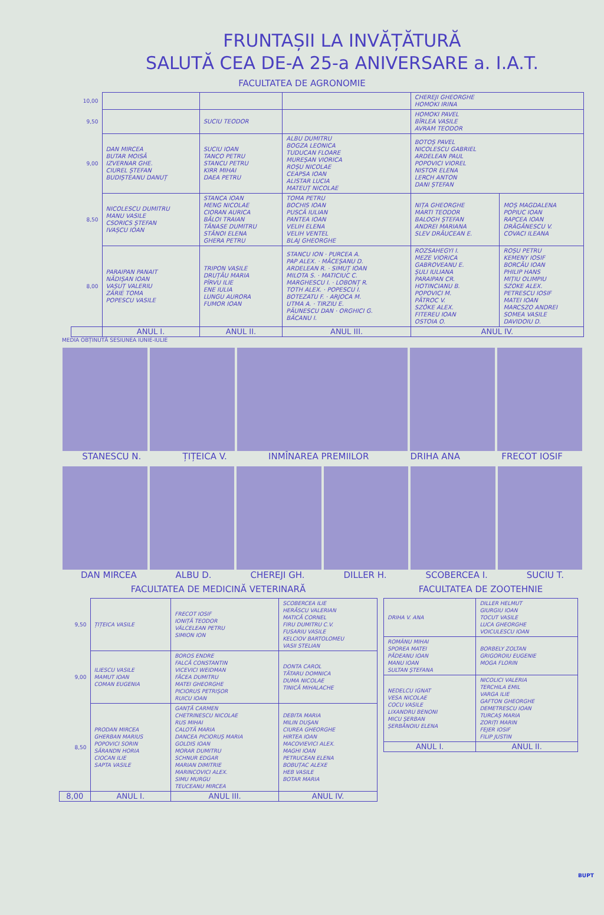FRUNTAȘII LA INVĂȚĂTURĂ
SALUTĂ CEA DE-A 25-a ANIVERSARE a. I.A.T.
FACULTATEA DE AGRONOMIE
| 10,00 | | | | CHEREJI GHEORGHE HOMOKI IRINA | |
| 9,50 | | SUCIU TEODOR | | HOMOKI PAVEL BÎRLEA VASILE AVRAM TEODOR | |
| 9,00 | DAN MIRCEA BUTAR MOISĂ IZVERNAR GHE. CIUREL ȘTEFAN BUDIȘTEANU DANUȚ | SUCIU IOAN TANCO PETRU STANCU PETRU KIRR MIHAI DAEA PETRU | ALBU DUMITRU BOGZA LEONICA TUDUCAN FLOARE MUREȘAN VIORICA ROȘU NICOLAE CEAPSA IOAN ALISTAR LUCIA MATEUȚ NICOLAE | BOTOȘ PAVEL NICOLESCU GABRIEL ARDELEAN PAUL POPOVICI VIOREL NISTOR ELENA LERCH ANTON DANI ȘTEFAN | |
| 8,50 | NICOLESCU DUMITRU MANU VASILE CSORICS ȘTEFAN IVAȘCU IOAN | STANCA IOAN MENG NICOLAE CIORAN AURICA BĂLOI TRAIAN TĂNASE DUMITRU STĂNOI ELENA GHERA PETRU | TOMA PETRU BOCHIS IOAN PUSCĂ IULIAN PANTEA IOAN VELIH ELENA VELIH VENTEL BLAJ GHEORGHE | NIȚA GHEORGHE MARTI TEODOR BALOGH ȘTEFAN ANDREI MARIANA SLEV DRĂUCEAN E. | MOȘ MAGDALENA POPIUC IOAN RAPCEA IOAN DRĂGĂNESCU V. COVACI ILEANA |
| 8,00 | PARAIPAN PANAIT NĂDIȘAN IOAN VAȘUȚ VALERIU ZĂRIE TOMA POPESCU VASILE | TRIPON VASILE DRUȚĂU MARIA PÎRVU ILIE ENE IULIA LUNGU AURORA FUMOR IOAN | STANCU ION · PURCEA A. PAP ALEX. · MĂCEȘANU D. ARDELEAN R. · SIMUȚ IOAN MILOTA S. · MATICIUC C. MARGHESCU I. · LOBONȚ R. TOTH ALEX. · POPESCU I. BOTEZATU F. · ARJOCA M. UTMA A. · TIRZIU E. PĂUNESCU DAN · ORGHICI G. BĂCANU I. | ROZSAHEGYI I. MEZE VIORICA GABROVEANU E. ȘULI IULIANA PARAIPAN CR. HOTINCIANU B. POPOVICI M. PĂTROC V. SZÖKE ALEX. FITEREU IOAN OSTOIA O. | ROȘU PETRU KEMENY IOSIF BORCĂU IOAN PHILIP HANS MIȚIU OLIMPIU SZOKE ALEX. PETRESCU IOSIF MATEI IOAN MARCSZO ANDREI SOMEA VASILE DAVIDOIU D. |
| | ANUL I. | ANUL II. | ANUL III. | ANUL IV. | |
MEDIA OBȚINUTĂ SESIUNEA IUNIE-IULIE
STANESCU N. ȚIȚEICA V. INMÎNAREA PREMIILOR DRIHA ANA FRECOT IOSIF
DAN MIRCEA ALBU D. CHEREJI GH. DILLER H. SCOBERCEA I. SUCIU T.
FACULTATEA DE MEDICINĂ VETERINARĂ
| 9,50 | ȚIȚEICA VASILE | FRECOT IOSIF IONIȚĂ TEODOR VÂLCELEAN PETRU SIMION ION | SCOBERCEA ILIE HERĂSCU VALERIAN MATICĂ CORNEL FIRU DUMITRU C.V. FUSARIU VASILE KELCIOV BARTOLOMEU VASII STELIAN |
| 9,00 | ILIESCU VASILE MAMUT IOAN COMAN EUGENIA | BOROS ENDRE FALCĂ CONSTANTIN VICEVICI WEIDMAN FĂCEA DUMITRU MATEI GHEORGHE PICIORUS PETRIȘOR RUICU IOAN | DONTA CAROL TĂTARU DOMNICA DUMA NICOLAE TINICĂ MIHALACHE |
| 8,50 | PRODAN MIRCEA GHERBAN MARIUS POPOVICI SORIN SĂRANDN HORIA CIOCAN ILIE SAPTA VASILE | GANȚĂ CARMEN CHETRINESCU NICOLAE RUS MIHAI CALOTĂ MARIA DANCEA PICIORUȘ MARIA GOLDIS IOAN MORAR DUMITRU SCHNUR EDGAR MARIAN DIMITRIE MARINCOVICI ALEX. SIMU MURGU TEUCEANU MIRCEA | DEBITA MARIA MILIN DUȘAN CIUREA GHEORGHE HIRTEA IOAN MACOVIEVICI ALEX. MAGHI IOAN PETRUCEAN ELENA BOBUȚAC ALEXE HEB VASILE BOTAR MARIA |
| 8,00 | ANUL I. | ANUL III. | ANUL IV. |
FACULTATEA DE ZOOTEHNIE
| DRIHA V. ANA | DILLER HELMUT GIURGIU IOAN TOCUT VASILE LUCA GHEORGHE VOICULESCU IOAN |
| ROMÂNU MIHAI SPOREA MATEI PĂDEANU IOAN MANU IOAN SULTAN ȘTEFANA | BORBELY ZOLTAN GRIGOROIU EUGENIE MOGA FLORIN |
| NEDELCU IGNAT VESA NICOLAE COCU VASILE LIXANDRU BENONI MICU ȘERBAN ȘERBĂNOIU ELENA | NICOLICI VALERIA TERCHILA EMIL VARGA ILIE GAFTON GHEORGHE DEMETRESCU IOAN TURCAȘ MARIA ZORIȚI MARIN FEJER IOSIF FILIP JUSTIN |
| ANUL I. | ANUL II. |
BUPT